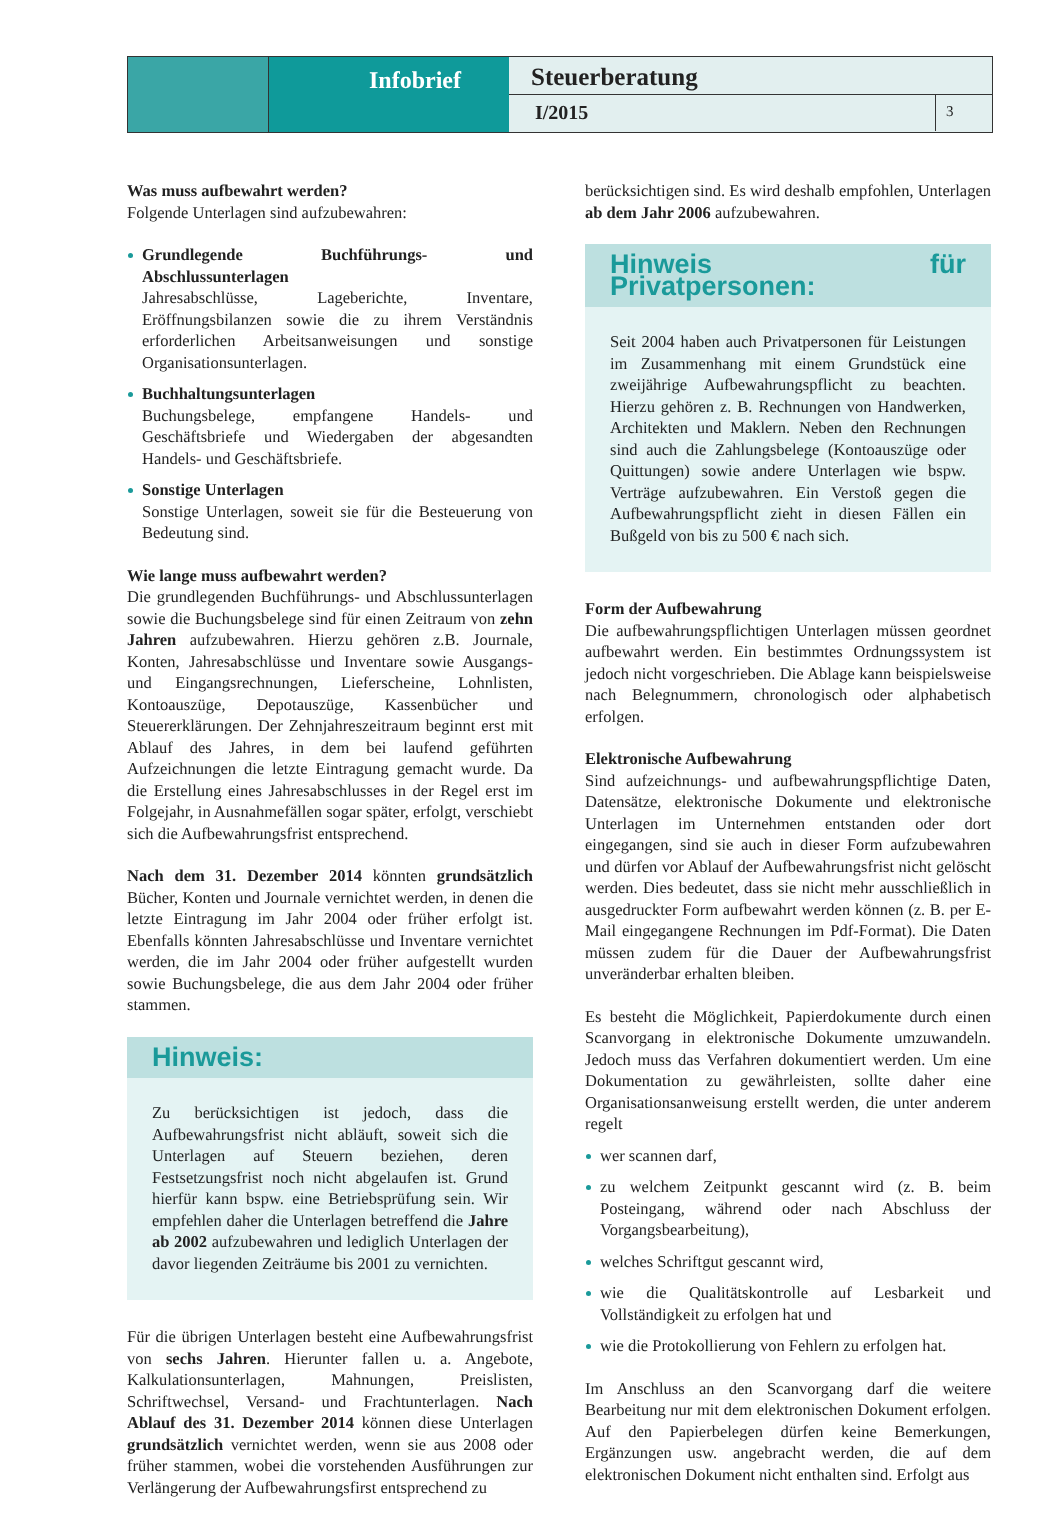Infobrief
Steuerberatung
I/2015
3
Was muss aufbewahrt werden?
Folgende Unterlagen sind aufzubewahren:
Grundlegende Buchführungs- und Abschlussunterlagen
Jahresabschlüsse, Lageberichte, Inventare, Eröffnungsbilanzen sowie die zu ihrem Verständnis erforderlichen Arbeitsanweisungen und sonstige Organisationsunterlagen.
Buchhaltungsunterlagen
Buchungsbelege, empfangene Handels- und Geschäftsbriefe und Wiedergaben der abgesandten Handels- und Geschäftsbriefe.
Sonstige Unterlagen
Sonstige Unterlagen, soweit sie für die Besteuerung von Bedeutung sind.
Wie lange muss aufbewahrt werden?
Die grundlegenden Buchführungs- und Abschlussunterlagen sowie die Buchungsbelege sind für einen Zeitraum von zehn Jahren aufzubewahren. Hierzu gehören z.B. Journale, Konten, Jahresabschlüsse und Inventare sowie Ausgangs- und Eingangsrechnungen, Lieferscheine, Lohnlisten, Kontoauszüge, Depotauszüge, Kassenbücher und Steuererklärungen. Der Zehnjahreszeitraum beginnt erst mit Ablauf des Jahres, in dem bei laufend geführten Aufzeichnungen die letzte Eintragung gemacht wurde. Da die Erstellung eines Jahresabschlusses in der Regel erst im Folgejahr, in Ausnahmefällen sogar später, erfolgt, verschiebt sich die Aufbewahrungsfrist entsprechend.
Nach dem 31. Dezember 2014 könnten grundsätzlich Bücher, Konten und Journale vernichtet werden, in denen die letzte Eintragung im Jahr 2004 oder früher erfolgt ist. Ebenfalls könnten Jahresabschlüsse und Inventare vernichtet werden, die im Jahr 2004 oder früher aufgestellt wurden sowie Buchungsbelege, die aus dem Jahr 2004 oder früher stammen.
Hinweis:
Zu berücksichtigen ist jedoch, dass die Aufbewahrungsfrist nicht abläuft, soweit sich die Unterlagen auf Steuern beziehen, deren Festsetzungsfrist noch nicht abgelaufen ist. Grund hierfür kann bspw. eine Betriebsprüfung sein. Wir empfehlen daher die Unterlagen betreffend die Jahre ab 2002 aufzubewahren und lediglich Unterlagen der davor liegenden Zeiträume bis 2001 zu vernichten.
Für die übrigen Unterlagen besteht eine Aufbewahrungsfrist von sechs Jahren. Hierunter fallen u. a. Angebote, Kalkulationsunterlagen, Mahnungen, Preislisten, Schriftwechsel, Versand- und Frachtunterlagen. Nach Ablauf des 31. Dezember 2014 können diese Unterlagen grundsätzlich vernichtet werden, wenn sie aus 2008 oder früher stammen, wobei die vorstehenden Ausführungen zur Verlängerung der Aufbewahrungsfirst entsprechend zu
berücksichtigen sind. Es wird deshalb empfohlen, Unterlagen ab dem Jahr 2006 aufzubewahren.
Hinweis für Privatpersonen:
Seit 2004 haben auch Privatpersonen für Leistungen im Zusammenhang mit einem Grundstück eine zweijährige Aufbewahrungspflicht zu beachten. Hierzu gehören z. B. Rechnungen von Handwerken, Architekten und Maklern. Neben den Rechnungen sind auch die Zahlungsbelege (Kontoauszüge oder Quittungen) sowie andere Unterlagen wie bspw. Verträge aufzubewahren. Ein Verstoß gegen die Aufbewahrungspflicht zieht in diesen Fällen ein Bußgeld von bis zu 500 € nach sich.
Form der Aufbewahrung
Die aufbewahrungspflichtigen Unterlagen müssen geordnet aufbewahrt werden. Ein bestimmtes Ordnungssystem ist jedoch nicht vorgeschrieben. Die Ablage kann beispielsweise nach Belegnummern, chronologisch oder alphabetisch erfolgen.
Elektronische Aufbewahrung
Sind aufzeichnungs- und aufbewahrungspflichtige Daten, Datensätze, elektronische Dokumente und elektronische Unterlagen im Unternehmen entstanden oder dort eingegangen, sind sie auch in dieser Form aufzubewahren und dürfen vor Ablauf der Aufbewahrungsfrist nicht gelöscht werden. Dies bedeutet, dass sie nicht mehr ausschließlich in ausgedruckter Form aufbewahrt werden können (z. B. per E-Mail eingegangene Rechnungen im Pdf-Format). Die Daten müssen zudem für die Dauer der Aufbewahrungsfrist unveränderbar erhalten bleiben.
Es besteht die Möglichkeit, Papierdokumente durch einen Scanvorgang in elektronische Dokumente umzuwandeln. Jedoch muss das Verfahren dokumentiert werden. Um eine Dokumentation zu gewährleisten, sollte daher eine Organisationsanweisung erstellt werden, die unter anderem regelt
wer scannen darf,
zu welchem Zeitpunkt gescannt wird (z. B. beim Posteingang, während oder nach Abschluss der Vorgangsbearbeitung),
welches Schriftgut gescannt wird,
wie die Qualitätskontrolle auf Lesbarkeit und Vollständigkeit zu erfolgen hat und
wie die Protokollierung von Fehlern zu erfolgen hat.
Im Anschluss an den Scanvorgang darf die weitere Bearbeitung nur mit dem elektronischen Dokument erfolgen. Auf den Papierbelegen dürfen keine Bemerkungen, Ergänzungen usw. angebracht werden, die auf dem elektronischen Dokument nicht enthalten sind. Erfolgt aus